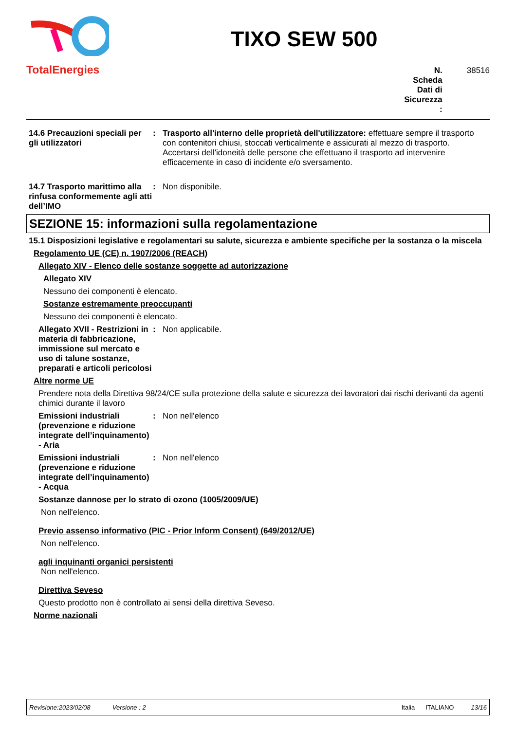TotalEnergies
TIXO SEW 500
N. Scheda Dati di Sicurezza : 38516
14.6 Precauzioni speciali per gli utilizzatori
: Trasporto all'interno delle proprietà dell'utilizzatore: effettuare sempre il trasporto con contenitori chiusi, stoccati verticalmente e assicurati al mezzo di trasporto. Accertarsi dell'idoneità delle persone che effettuano il trasporto ad intervenire efficacemente in caso di incidente e/o sversamento.
14.7 Trasporto marittimo alla rinfusa conformemente agli atti dell’IMO
: Non disponibile.
SEZIONE 15: informazioni sulla regolamentazione
15.1 Disposizioni legislative e regolamentari su salute, sicurezza e ambiente specifiche per la sostanza o la miscela
Regolamento UE (CE) n. 1907/2006 (REACH)
Allegato XIV - Elenco delle sostanze soggette ad autorizzazione
Allegato XIV
Nessuno dei componenti è elencato.
Sostanze estremamente preoccupanti
Nessuno dei componenti è elencato.
Allegato XVII - Restrizioni in materia di fabbricazione, immissione sul mercato e uso di talune sostanze, preparati e articoli pericolosi
: Non applicabile.
Altre norme UE
Prendere nota della Direttiva 98/24/CE sulla protezione della salute e sicurezza dei lavoratori dai rischi derivanti da agenti chimici durante il lavoro
Emissioni industriali (prevenzione e riduzione integrate dell’inquinamento) - Aria
: Non nell'elenco
Emissioni industriali (prevenzione e riduzione integrate dell’inquinamento) - Acqua
: Non nell'elenco
Sostanze dannose per lo strato di ozono (1005/2009/UE)
Non nell'elenco.
Previo assenso informativo (PIC - Prior Inform Consent) (649/2012/UE)
Non nell'elenco.
agli inquinanti organici persistenti
Non nell'elenco.
Direttiva Seveso
Questo prodotto non è controllato ai sensi della direttiva Seveso.
Norme nazionali
Revisione:2023/02/08 Versione : 2 Italia ITALIANO 13/16